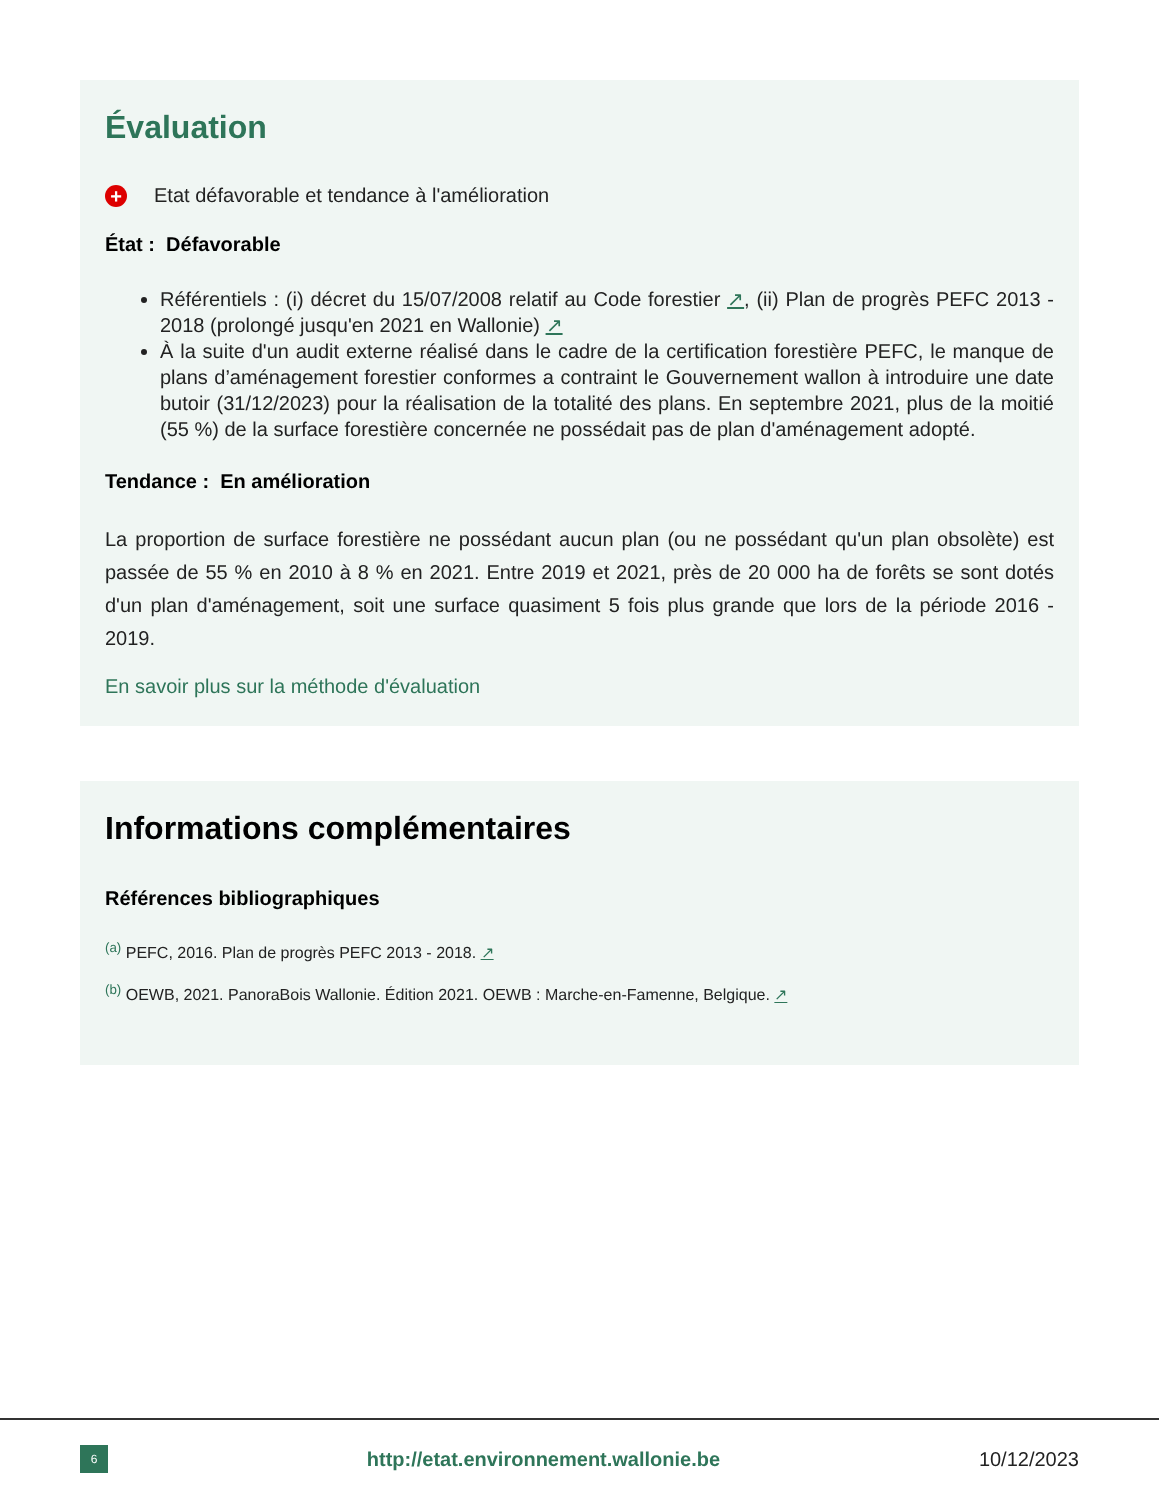Évaluation
+ Etat défavorable et tendance à l'amélioration
État : Défavorable
Référentiels : (i) décret du 15/07/2008 relatif au Code forestier ↗, (ii) Plan de progrès PEFC 2013 - 2018 (prolongé jusqu'en 2021 en Wallonie) ↗
À la suite d'un audit externe réalisé dans le cadre de la certification forestière PEFC, le manque de plans d’aménagement forestier conformes a contraint le Gouvernement wallon à introduire une date butoir (31/12/2023) pour la réalisation de la totalité des plans. En septembre 2021, plus de la moitié (55 %) de la surface forestière concernée ne possédait pas de plan d'aménagement adopté.
Tendance : En amélioration
La proportion de surface forestière ne possédant aucun plan (ou ne possédant qu'un plan obsolète) est passée de 55 % en 2010 à 8 % en 2021. Entre 2019 et 2021, près de 20 000 ha de forêts se sont dotés d'un plan d'aménagement, soit une surface quasiment 5 fois plus grande que lors de la période 2016 - 2019.
En savoir plus sur la méthode d'évaluation
Informations complémentaires
Références bibliographiques
<sup>(a)</sup> PEFC, 2016. Plan de progrès PEFC 2013 - 2018. ↗
<sup>(b)</sup> OEWB, 2021. PanoraBois Wallonie. Édition 2021. OEWB : Marche-en-Famenne, Belgique. ↗
6
http://etat.environnement.wallonie.be
10/12/2023